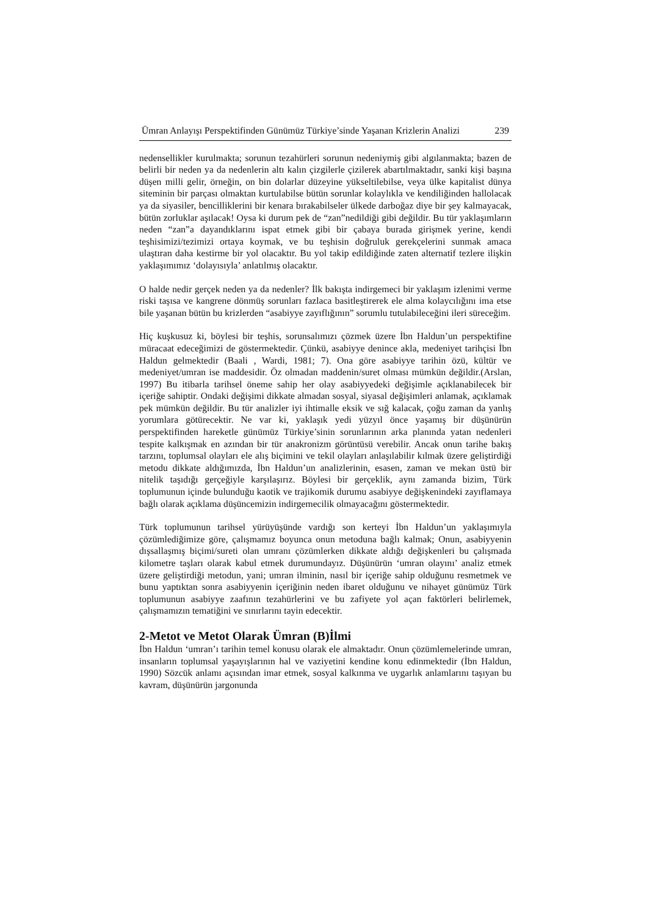Ümran Anlayışı Perspektifinden Günümüz Türkiye’sinde Yaşanan Krizlerin Analizi 239
nedensellikler kurulmakta; sorunun tezahürleri sorunun nedeniymiş gibi algılanmakta; bazen de belirli bir neden ya da nedenlerin altı kalın çizgilerle çizilerek abartılmaktadır, sanki kişi başına düşen milli gelir, örneğin, on bin dolarlar düzeyine yükseltilebilse, veya ülke kapitalist dünya siteminin bir parçası olmaktan kurtulabilse bütün sorunlar kolaylıkla ve kendiliğinden hallolacak ya da siyasiler, bencilliklerini bir kenara bırakabilseler ülkede darboğaz diye bir şey kalmayacak, bütün zorluklar aşılacak! Oysa ki durum pek de “zan”nedildiği gibi değildir. Bu tür yaklaşımların neden “zan”a dayandıklarını ispat etmek gibi bir çabaya burada girişmek yerine, kendi teşhisimizi/tezimizi ortaya koymak, ve bu teşhisin doğruluk gerekçelerini sunmak amaca ulaştıran daha kestirme bir yol olacaktır. Bu yol takip edildiğinde zaten alternatif tezlere ilişkin yaklaşımımız ‘dolayısıyla’ anlatılmış olacaktır.
O halde nedir gerçek neden ya da nedenler? İlk bakışta indirgemeci bir yaklaşım izlenimi verme riski taşısa ve kangrene dönmüş sorunları fazlaca basitleştirerek ele alma kolaycılığını ima etse bile yaşanan bütün bu krizlerden “asabiyye zayıflığının” sorumlu tutulabileceğini ileri süreceğim.
Hiç kuşkusuz ki, böylesi bir teşhis, sorunsalımızı çözmek üzere İbn Haldun’un perspektifine müracaat edeceğimizi de göstermektedir. Çünkü, asabiyye denince akla, medeniyet tarihçisi İbn Haldun gelmektedir (Baali , Wardi, 1981; 7). Ona göre asabiyye tarihin özü, kültür ve medeniyet/umran ise maddesidir. Öz olmadan maddenin/suret olması mümkün değildir.(Arslan, 1997) Bu itibarla tarihsel öneme sahip her olay asabiyyedeki değişimle açıklanabilecek bir içeriğe sahiptir. Ondaki değişimi dikkate almadan sosyal, siyasal değişimleri anlamak, açıklamak pek mümkün değildir. Bu tür analizler iyi ihtimalle eksik ve sığ kalacak, çoğu zaman da yanlış yorumlara götürecektir. Ne var ki, yaklaşık yedi yüzyıl önce yaşamış bir düşünürün perspektifinden hareketle günümüz Türkiye’sinin sorunlarının arka planında yatan nedenleri tespite kalkışmak en azından bir tür anakronizm görüntüsü verebilir. Ancak onun tarihe bakış tarzını, toplumsal olayları ele alış biçimini ve tekil olayları anlaşılabilir kılmak üzere geliştirdiği metodu dikkate aldığımızda, İbn Haldun’un analizlerinin, esasen, zaman ve mekan üstü bir nitelik taşıdığı gerçeğiyle karşılaşırız. Böylesi bir gerçeklik, aynı zamanda bizim, Türk toplumunun içinde bulunduğu kaotik ve trajikomik durumu asabiyye değişkenindeki zayıflamaya bağlı olarak açıklama düşüncemizin indirgemecilik olmayacağını göstermektedir.
Türk toplumunun tarihsel yürüyüşünde vardığı son kerteyi İbn Haldun’un yaklaşımıyla çözümlediğimize göre, çalışmamız boyunca onun metoduna bağlı kalmak; Onun, asabiyyenin dışsallaşmış biçimi/sureti olan umranı çözümlerken dikkate aldığı değişkenleri bu çalışmada kilometre taşları olarak kabul etmek durumundayız. Düşünürün ‘umran olayını’ analiz etmek üzere geliştirdiği metodun, yani; umran ilminin, nasıl bir içeriğe sahip olduğunu resmetmek ve bunu yaptıktan sonra asabiyyenin içeriğinin neden ibaret olduğunu ve nihayet günümüz Türk toplumunun asabiyye zaafının tezahürlerini ve bu zafiyete yol açan faktörleri belirlemek, çalışmamızın tematiğini ve sınırlarını tayin edecektir.
2-Metot ve Metot Olarak Ümran (B)İlmi
İbn Haldun ‘umran’ı tarihin temel konusu olarak ele almaktadır. Onun çözümlemelerinde umran, insanların toplumsal yaşayışlarının hal ve vaziyetini kendine konu edinmektedir (İbn Haldun, 1990) Sözcük anlamı açısından imar etmek, sosyal kalkınma ve uygarlık anlamlarını taşıyan bu kavram, düşünürün jargonunda